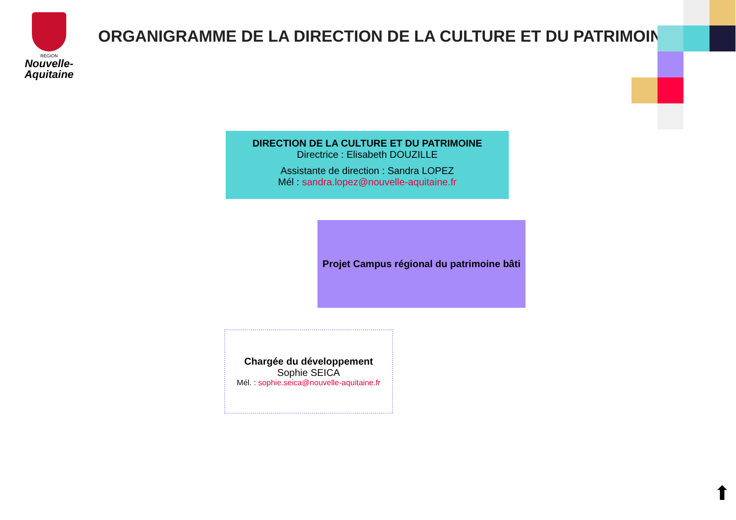RÉGION
Nouvelle-
Aquitaine
ORGANIGRAMME DE LA DIRECTION DE LA CULTURE ET DU PATRIMOINE
DIRECTION DE LA CULTURE ET DU PATRIMOINE
Directrice : Elisabeth DOUZILLE
Assistante de direction : Sandra LOPEZ
Mél : sandra.lopez@nouvelle-aquitaine.fr
Projet Campus régional du patrimoine bâti
Chargée du développement
Sophie SEICA
Mél. : sophie.seica@nouvelle-aquitaine.fr
⬆